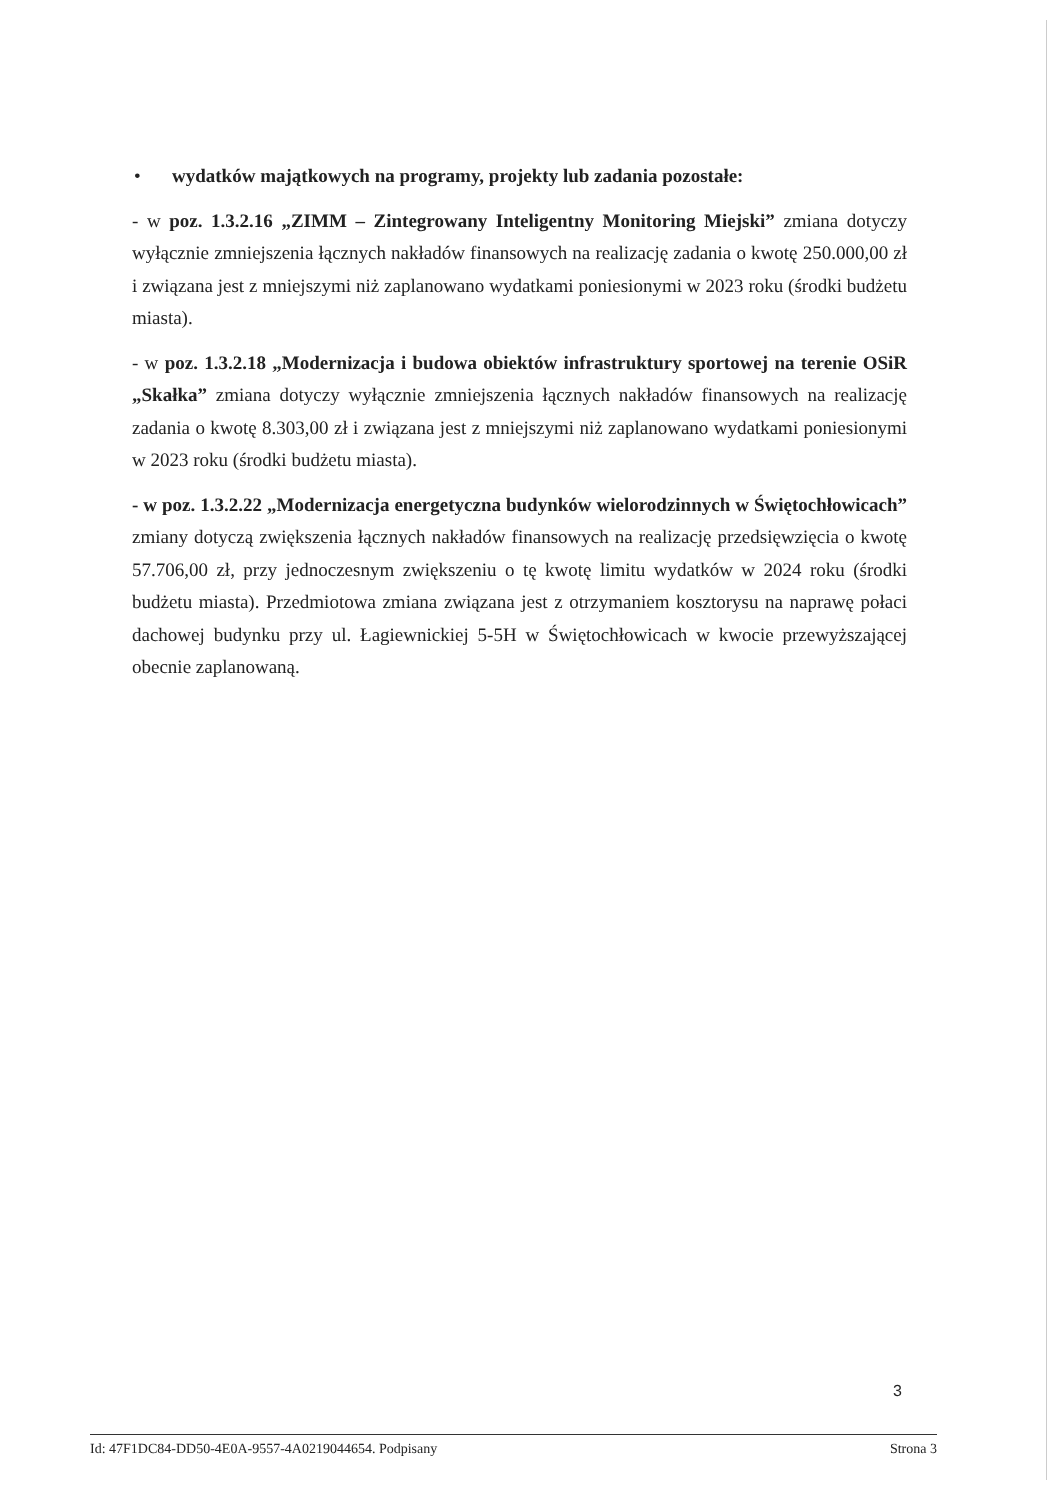• wydatków majątkowych na programy, projekty lub zadania pozostałe:
- w poz. 1.3.2.16 „ZIMM – Zintegrowany Inteligentny Monitoring Miejski” zmiana dotyczy wyłącznie zmniejszenia łącznych nakładów finansowych na realizację zadania o kwotę 250.000,00 zł i związana jest z mniejszymi niż zaplanowano wydatkami poniesionymi w 2023 roku (środki budżetu miasta).
- w poz. 1.3.2.18 „Modernizacja i budowa obiektów infrastruktury sportowej na terenie OSiR „Skałka” zmiana dotyczy wyłącznie zmniejszenia łącznych nakładów finansowych na realizację zadania o kwotę 8.303,00 zł i związana jest z mniejszymi niż zaplanowano wydatkami poniesionymi w 2023 roku (środki budżetu miasta).
- w poz. 1.3.2.22 „Modernizacja energetyczna budynków wielorodzinnych w Świętochłowicach” zmiany dotyczą zwiększenia łącznych nakładów finansowych na realizację przedsięwzięcia o kwotę 57.706,00 zł, przy jednoczesnym zwiększeniu o tę kwotę limitu wydatków w 2024 roku (środki budżetu miasta). Przedmiotowa zmiana związana jest z otrzymaniem kosztorysu na naprawę połaci dachowej budynku przy ul. Łagiewnickiej 5-5H w Świętochłowicach w kwocie przewyższającej obecnie zaplanowaną.
3
Id: 47F1DC84-DD50-4E0A-9557-4A0219044654. Podpisany Strona 3